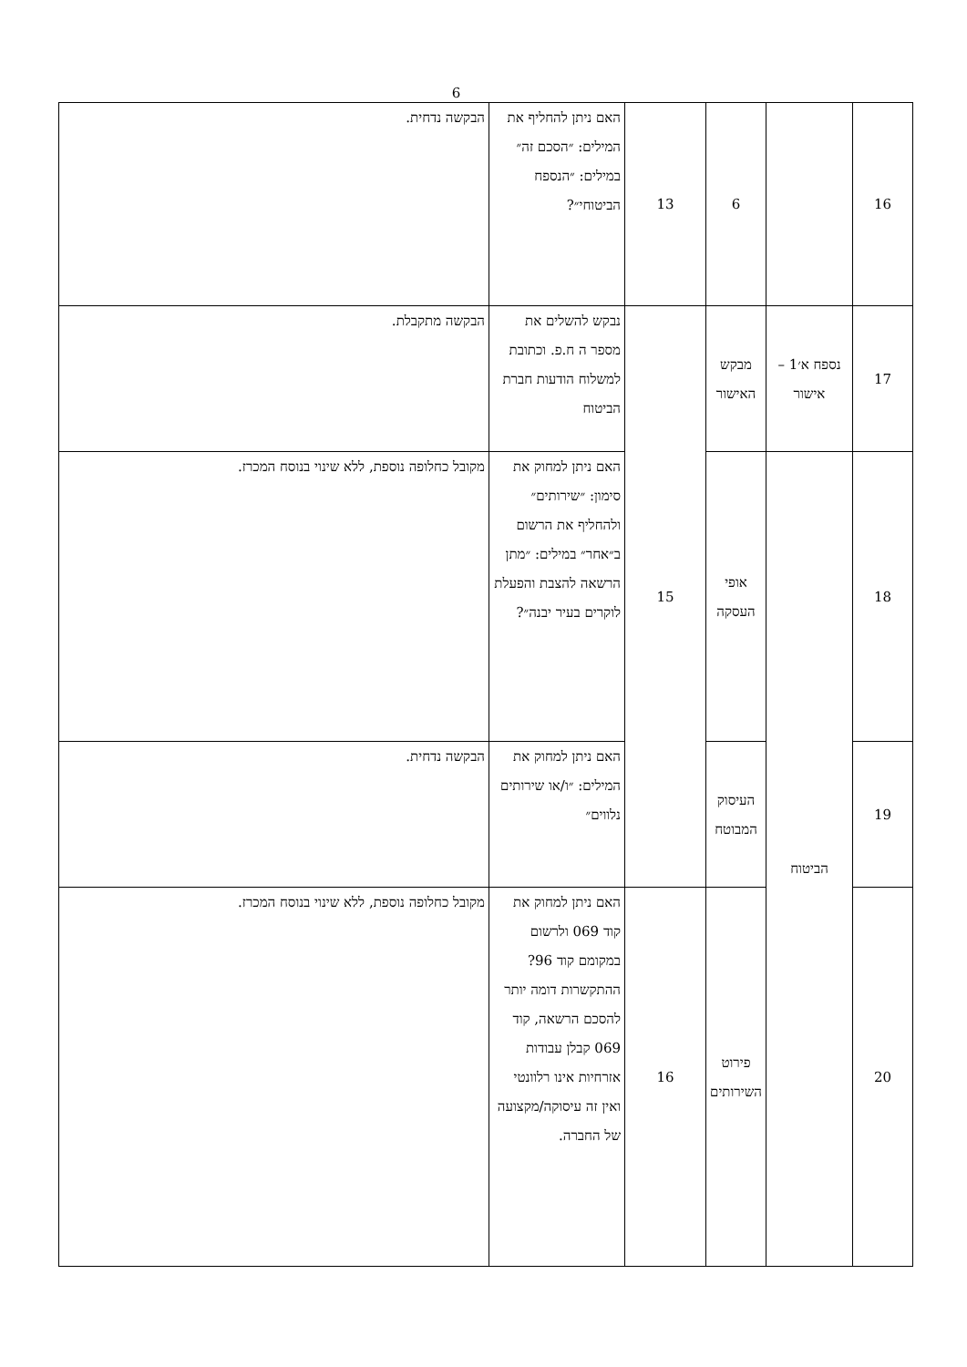6
| 16 | | 6 | 13 | האם ניתן להחליף את המילים: ״הסכם זה״ במילים: ״הנספח הביטוחי״? | הבקשה נדחית. |
| 17 | נספח א׳1 – אישור | מבקש האישור | 15 | נבקש להשלים את מספר ה ח.פ. וכתובת למשלוח הודעות חברת הביטוח | הבקשה מתקבלת. |
| 18 | הביטוח | אופי העסקה | | האם ניתן למחוק את סימון: ״שירותים״ ולהחליף את הרשום ב״אחר״ במילים: ״מתן הרשאה להצבת והפעלת לוקרים בעיר יבנה״? | מקובל כחלופה נוספת, ללא שינוי בנוסח המכרז. |
| 19 | | העיסוק המבוטח | | האם ניתן למחוק את המילים: ״ו/או שירותים נלווים״ | הבקשה נדחית. |
| 20 | | פירוט השירותים | 16 | האם ניתן למחוק את קוד 069 ולרשום במקומם קוד 96? ההתקשרות דומה יותר להסכם הרשאה, קוד 069 קבלן עבודות אזרחיות אינו רלוונטי ואין זה עיסוקה/מקצועה של החברה. | מקובל כחלופה נוספת, ללא שינוי בנוסח המכרז. |